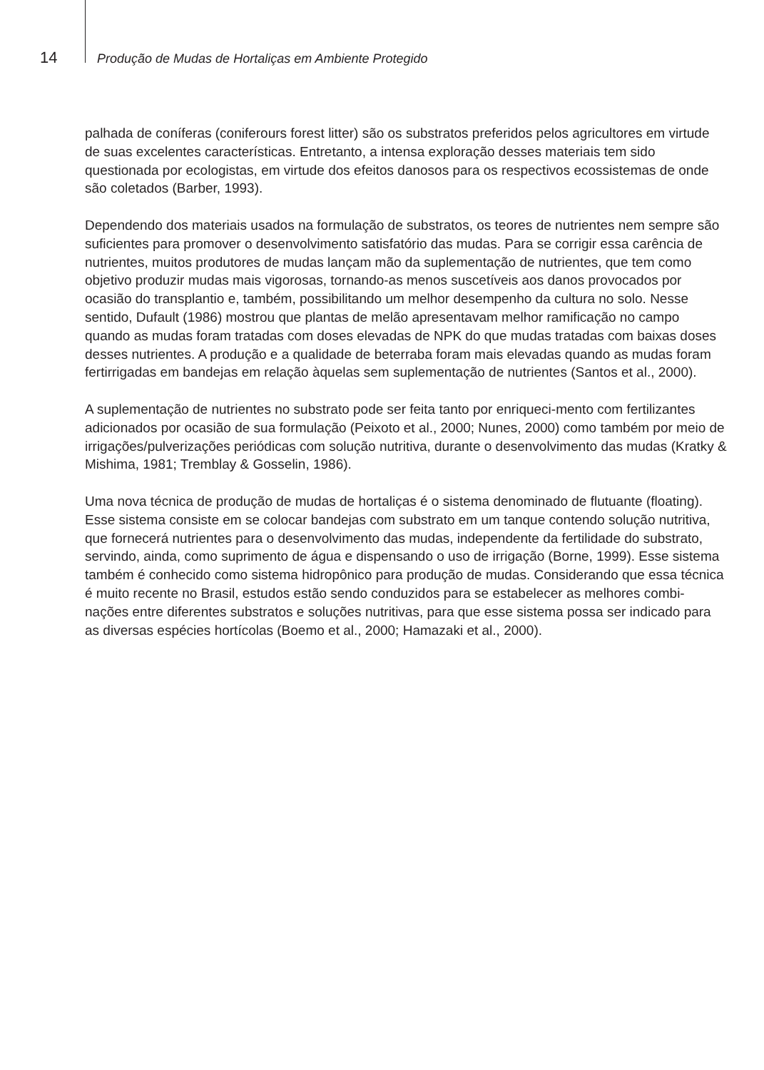14 Produção de Mudas de Hortaliças em Ambiente Protegido
palhada de coníferas (coniferours forest litter) são os substratos preferidos pelos agricultores em virtude de suas excelentes características. Entretanto, a intensa exploração desses materiais tem sido questionada por ecologistas, em virtude dos efeitos danosos para os respectivos ecossistemas de onde são coletados (Barber, 1993).
Dependendo dos materiais usados na formulação de substratos, os teores de nutrientes nem sempre são suficientes para promover o desenvolvimento satisfatório das mudas. Para se corrigir essa carência de nutrientes, muitos produtores de mudas lançam mão da suplementação de nutrientes, que tem como objetivo produzir mudas mais vigorosas, tornando-as menos suscetíveis aos danos provocados por ocasião do transplantio e, também, possibilitando um melhor desempenho da cultura no solo. Nesse sentido, Dufault (1986) mostrou que plantas de melão apresentavam melhor ramificação no campo quando as mudas foram tratadas com doses elevadas de NPK do que mudas tratadas com baixas doses desses nutrientes. A produção e a qualidade de beterraba foram mais elevadas quando as mudas foram fertirrigadas em bandejas em relação àquelas sem suplementação de nutrientes (Santos et al., 2000).
A suplementação de nutrientes no substrato pode ser feita tanto por enriqueci-mento com fertilizantes adicionados por ocasião de sua formulação (Peixoto et al., 2000; Nunes, 2000) como também por meio de irrigações/pulverizações periódicas com solução nutritiva, durante o desenvolvimento das mudas (Kratky & Mishima, 1981; Tremblay & Gosselin, 1986).
Uma nova técnica de produção de mudas de hortaliças é o sistema denominado de flutuante (floating). Esse sistema consiste em se colocar bandejas com substrato em um tanque contendo solução nutritiva, que fornecerá nutrientes para o desenvolvimento das mudas, independente da fertilidade do substrato, servindo, ainda, como suprimento de água e dispensando o uso de irrigação (Borne, 1999). Esse sistema também é conhecido como sistema hidropônico para produção de mudas. Considerando que essa técnica é muito recente no Brasil, estudos estão sendo conduzidos para se estabelecer as melhores combi-nações entre diferentes substratos e soluções nutritivas, para que esse sistema possa ser indicado para as diversas espécies hortícolas (Boemo et al., 2000; Hamazaki et al., 2000).